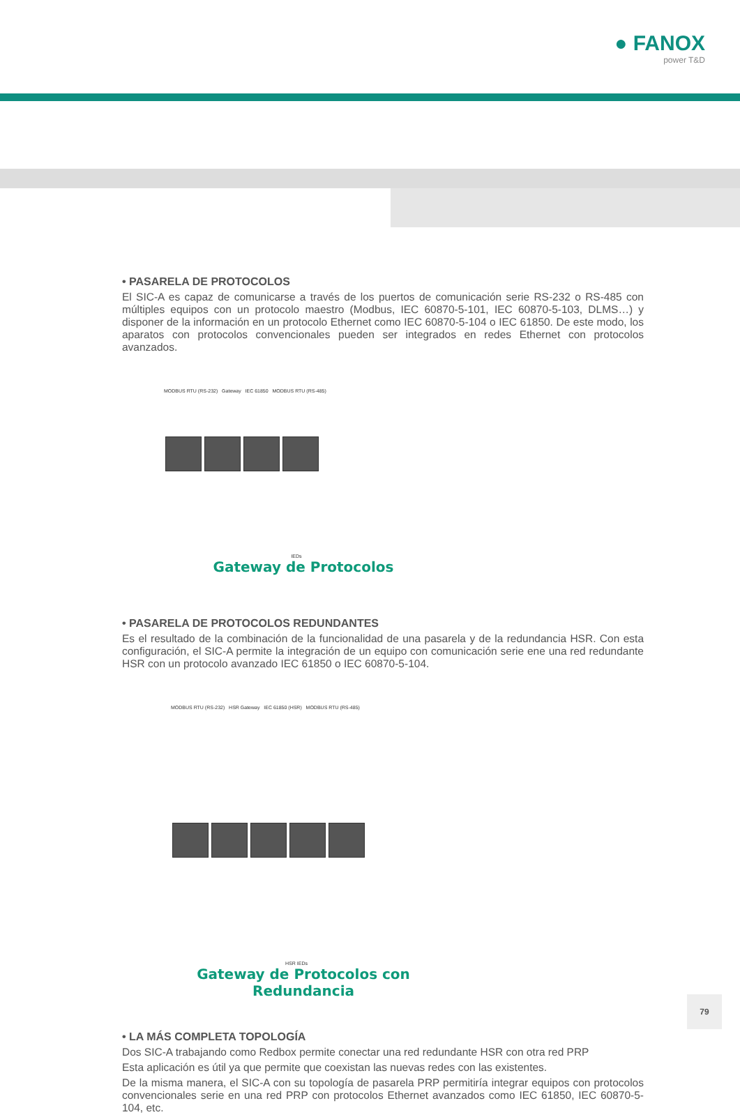● FANOX
power T&D
• PASARELA DE PROTOCOLOS
El SIC-A es capaz de comunicarse a través de los puertos de comunicación serie RS-232 o RS-485 con múltiples equipos con un protocolo maestro (Modbus, IEC 60870-5-101, IEC 60870-5-103, DLMS…) y disponer de la información en un protocolo Ethernet como IEC 60870-5-104 o IEC 61850. De este modo, los aparatos con protocolos convencionales pueden ser integrados en redes Ethernet con protocolos avanzados.
MODBUS RTU (RS-232) Gateway IEC 61850 MODBUS RTU (RS-485)
IEDs
Gateway de Protocolos
• PASARELA DE PROTOCOLOS REDUNDANTES
Es el resultado de la combinación de la funcionalidad de una pasarela y de la redundancia HSR. Con esta configuración, el SIC-A permite la integración de un equipo con comunicación serie ene una red redundante HSR con un protocolo avanzado IEC 61850 o IEC 60870-5-104.
MODBUS RTU (RS-232) HSR Gateway IEC 61850 (HSR) MODBUS RTU (RS-485)
HSR IEDs
Gateway de Protocolos con Redundancia
• LA MÁS COMPLETA TOPOLOGÍA
Dos SIC-A trabajando como Redbox permite conectar una red redundante HSR con otra red PRP
Esta aplicación es útil ya que permite que coexistan las nuevas redes con las existentes.
De la misma manera, el SIC-A con su topología de pasarela PRP permitiría integrar equipos con protocolos convencionales serie en una red PRP con protocolos Ethernet avanzados como IEC 61850, IEC 60870-5-104, etc.
79